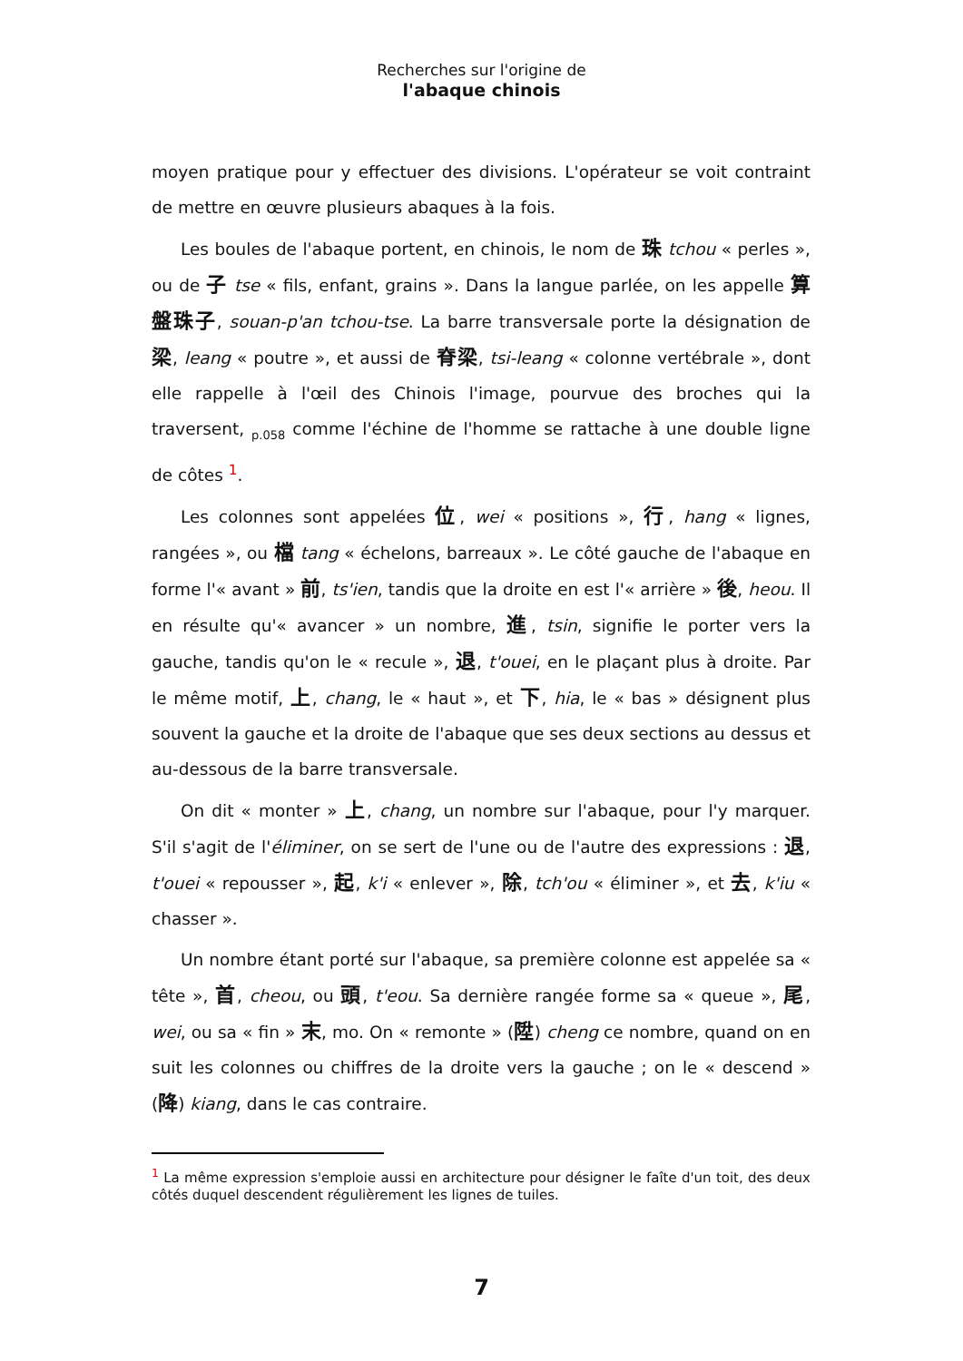Recherches sur l'origine de
l'abaque chinois
moyen pratique pour y effectuer des divisions. L'opérateur se voit contraint de mettre en œuvre plusieurs abaques à la fois.
Les boules de l'abaque portent, en chinois, le nom de 珠 tchou « perles », ou de 子 tse « fils, enfant, grains ». Dans la langue parlée, on les appelle 算盤珠子, souan-p'an tchou-tse. La barre transversale porte la désignation de 梁, leang « poutre », et aussi de 脊梁, tsi-leang « colonne vertébrale », dont elle rappelle à l'œil des Chinois l'image, pourvue des broches qui la traversent, <sub>p.058</sub> comme l'échine de l'homme se rattache à une double ligne de côtes <sup>1</sup>.
Les colonnes sont appelées 位, wei « positions », 行, hang « lignes, rangées », ou 檔 tang « échelons, barreaux ». Le côté gauche de l'abaque en forme l'« avant » 前, ts'ien, tandis que la droite en est l'« arrière » 後, heou. Il en résulte qu'« avancer » un nombre, 進, tsin, signifie le porter vers la gauche, tandis qu'on le « recule », 退, t'ouei, en le plaçant plus à droite. Par le même motif, 上, chang, le « haut », et 下, hia, le « bas » désignent plus souvent la gauche et la droite de l'abaque que ses deux sections au dessus et au-dessous de la barre transversale.
On dit « monter » 上, chang, un nombre sur l'abaque, pour l'y marquer. S'il s'agit de l'éliminer, on se sert de l'une ou de l'autre des expressions : 退, t'ouei « repousser », 起, k'i « enlever », 除, tch'ou « éliminer », et 去, k'iu « chasser ».
Un nombre étant porté sur l'abaque, sa première colonne est appelée sa « tête », 首, cheou, ou 頭, t'eou. Sa dernière rangée forme sa « queue », 尾, wei, ou sa « fin » 末, mo. On « remonte » (陞) cheng ce nombre, quand on en suit les colonnes ou chiffres de la droite vers la gauche ; on le « descend » (降) kiang, dans le cas contraire.
<sup>1</sup> La même expression s'emploie aussi en architecture pour désigner le faîte d'un toit, des deux côtés duquel descendent régulièrement les lignes de tuiles.
7